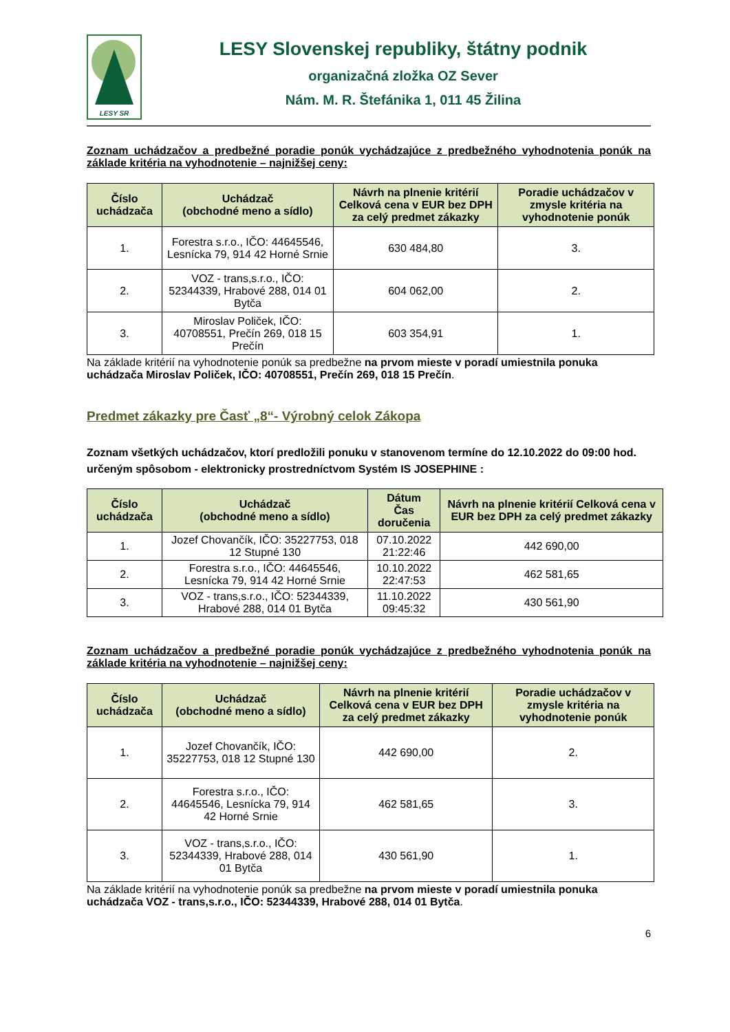LESY SR
LESY Slovenskej republiky, štátny podnik
organizačná zložka OZ Sever
Nám. M. R. Štefánika 1, 011 45 Žilina
Zoznam uchádzačov a predbežné poradie ponúk vychádzajúce z predbežného vyhodnotenia ponúk na základe kritéria na vyhodnotenie – najnižšej ceny:
| Číslo uchádzača | Uchádzač (obchodné meno a sídlo) | Návrh na plnenie kritérií Celková cena v EUR bez DPH za celý predmet zákazky | Poradie uchádzačov v zmysle kritéria na vyhodnotenie ponúk |
| --- | --- | --- | --- |
| 1. | Forestra s.r.o., IČO: 44645546, Lesnícka 79, 914 42 Horné Srnie | 630 484,80 | 3. |
| 2. | VOZ - trans,s.r.o., IČO: 52344339, Hrabové 288, 014 01 Bytča | 604 062,00 | 2. |
| 3. | Miroslav Poliček, IČO: 40708551, Prečín 269, 018 15 Prečín | 603 354,91 | 1. |
Na základe kritérií na vyhodnotenie ponúk sa predbežne na prvom mieste v poradí umiestnila ponuka uchádzača Miroslav Poliček, IČO: 40708551, Prečín 269, 018 15 Prečín.
Predmet zákazky pre Časť „8“- Výrobný celok Zákopa
Zoznam všetkých uchádzačov, ktorí predložili ponuku v stanovenom termíne do 12.10.2022 do 09:00 hod. určeným spôsobom - elektronicky prostredníctvom Systém IS JOSEPHINE :
| Číslo uchádzača | Uchádzač (obchodné meno a sídlo) | Dátum Čas doručenia | Návrh na plnenie kritérií Celková cena v EUR bez DPH za celý predmet zákazky |
| --- | --- | --- | --- |
| 1. | Jozef Chovančík, IČO: 35227753, 018 12 Stupné 130 | 07.10.2022 21:22:46 | 442 690,00 |
| 2. | Forestra s.r.o., IČO: 44645546, Lesnícka 79, 914 42 Horné Srnie | 10.10.2022 22:47:53 | 462 581,65 |
| 3. | VOZ - trans,s.r.o., IČO: 52344339, Hrabové 288, 014 01 Bytča | 11.10.2022 09:45:32 | 430 561,90 |
Zoznam uchádzačov a predbežné poradie ponúk vychádzajúce z predbežného vyhodnotenia ponúk na základe kritéria na vyhodnotenie – najnižšej ceny:
| Číslo uchádzača | Uchádzač (obchodné meno a sídlo) | Návrh na plnenie kritérií Celková cena v EUR bez DPH za celý predmet zákazky | Poradie uchádzačov v zmysle kritéria na vyhodnotenie ponúk |
| --- | --- | --- | --- |
| 1. | Jozef Chovančík, IČO: 35227753, 018 12 Stupné 130 | 442 690,00 | 2. |
| 2. | Forestra s.r.o., IČO: 44645546, Lesnícka 79, 914 42 Horné Srnie | 462 581,65 | 3. |
| 3. | VOZ - trans,s.r.o., IČO: 52344339, Hrabové 288, 014 01 Bytča | 430 561,90 | 1. |
Na základe kritérií na vyhodnotenie ponúk sa predbežne na prvom mieste v poradí umiestnila ponuka uchádzača VOZ - trans,s.r.o., IČO: 52344339, Hrabové 288, 014 01 Bytča.
6